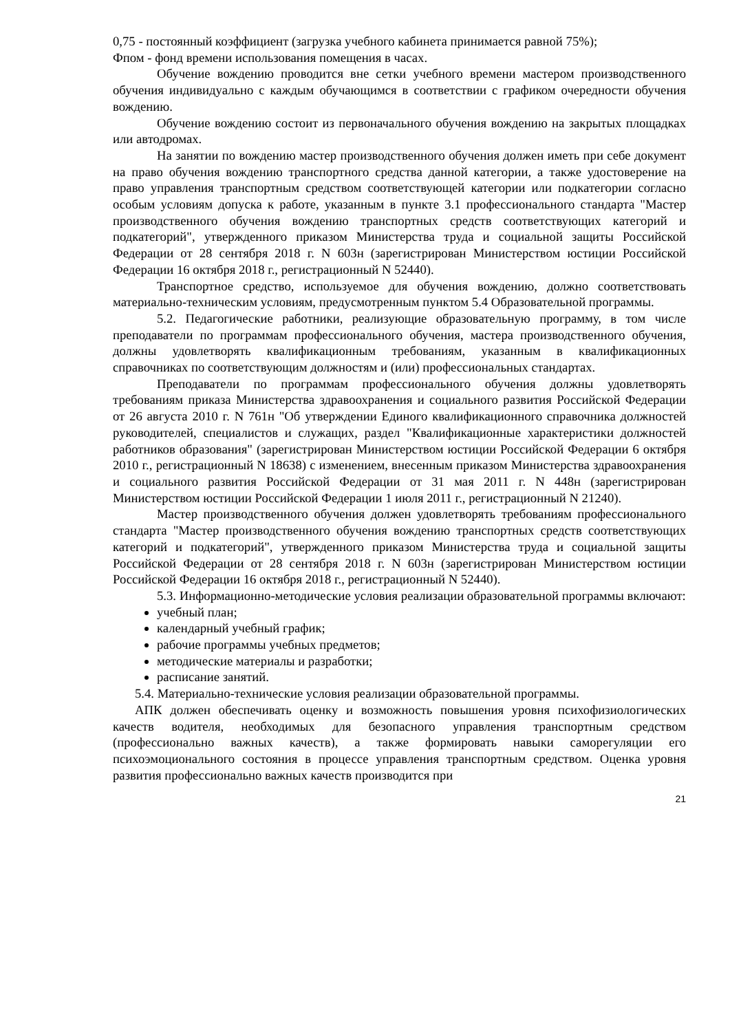0,75 - постоянный коэффициент (загрузка учебного кабинета принимается равной 75%);
Фпом - фонд времени использования помещения в часах.
Обучение вождению проводится вне сетки учебного времени мастером производственного обучения индивидуально с каждым обучающимся в соответствии с графиком очередности обучения вождению.
Обучение вождению состоит из первоначального обучения вождению на закрытых площадках или автодромах.
На занятии по вождению мастер производственного обучения должен иметь при себе документ на право обучения вождению транспортного средства данной категории, а также удостоверение на право управления транспортным средством соответствующей категории или подкатегории согласно особым условиям допуска к работе, указанным в пункте 3.1 профессионального стандарта "Мастер производственного обучения вождению транспортных средств соответствующих категорий и подкатегорий", утвержденного приказом Министерства труда и социальной защиты Российской Федерации от 28 сентября 2018 г. N 603н (зарегистрирован Министерством юстиции Российской Федерации 16 октября 2018 г., регистрационный N 52440).
Транспортное средство, используемое для обучения вождению, должно соответствовать материально-техническим условиям, предусмотренным пунктом 5.4 Образовательной программы.
5.2. Педагогические работники, реализующие образовательную программу, в том числе преподаватели по программам профессионального обучения, мастера производственного обучения, должны удовлетворять квалификационным требованиям, указанным в квалификационных справочниках по соответствующим должностям и (или) профессиональных стандартах.
Преподаватели по программам профессионального обучения должны удовлетворять требованиям приказа Министерства здравоохранения и социального развития Российской Федерации от 26 августа 2010 г. N 761н "Об утверждении Единого квалификационного справочника должностей руководителей, специалистов и служащих, раздел "Квалификационные характеристики должностей работников образования" (зарегистрирован Министерством юстиции Российской Федерации 6 октября 2010 г., регистрационный N 18638) с изменением, внесенным приказом Министерства здравоохранения и социального развития Российской Федерации от 31 мая 2011 г. N 448н (зарегистрирован Министерством юстиции Российской Федерации 1 июля 2011 г., регистрационный N 21240).
Мастер производственного обучения должен удовлетворять требованиям профессионального стандарта "Мастер производственного обучения вождению транспортных средств соответствующих категорий и подкатегорий", утвержденного приказом Министерства труда и социальной защиты Российской Федерации от 28 сентября 2018 г. N 603н (зарегистрирован Министерством юстиции Российской Федерации 16 октября 2018 г., регистрационный N 52440).
5.3. Информационно-методические условия реализации образовательной программы включают:
учебный план;
календарный учебный график;
рабочие программы учебных предметов;
методические материалы и разработки;
расписание занятий.
5.4. Материально-технические условия реализации образовательной программы.
АПК должен обеспечивать оценку и возможность повышения уровня психофизиологических качеств водителя, необходимых для безопасного управления транспортным средством (профессионально важных качеств), а также формировать навыки саморегуляции его психоэмоционального состояния в процессе управления транспортным средством. Оценка уровня развития профессионально важных качеств производится при
21